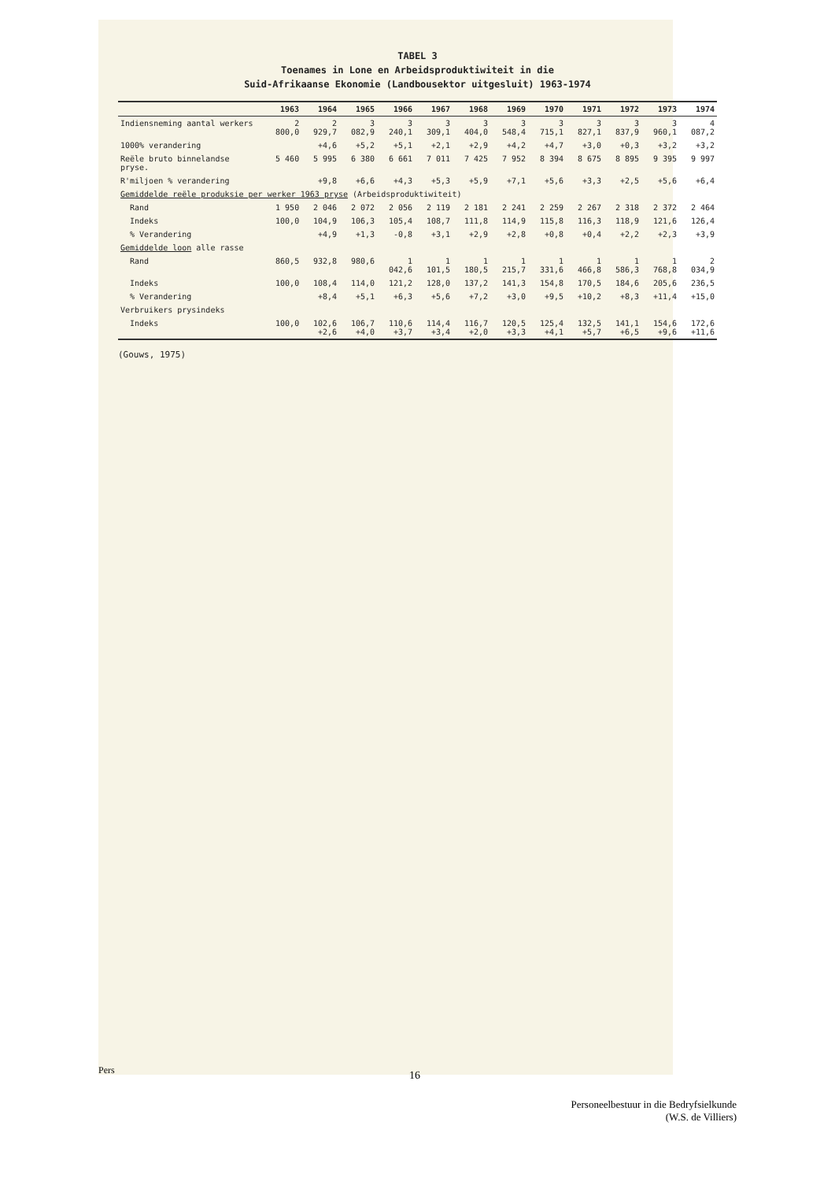TABEL 3
Toenames in Lone en Arbeidsproduktiwiteit in die
Suid-Afrikaanse Ekonomie (Landbousektor uitgesluit) 1963-1974
| | 1963 | 1964 | 1965 | 1966 | 1967 | 1968 | 1969 | 1970 | 1971 | 1972 | 1973 | 1974 |
| --- | --- | --- | --- | --- | --- | --- | --- | --- | --- | --- | --- | --- |
| Indiensneming aantal werkers | 2 800,0 | 2 929,7 | 3 082,9 | 3 240,1 | 3 309,1 | 3 404,0 | 3 548,4 | 3 715,1 | 3 827,1 | 3 837,9 | 3 960,1 | 4 087,2 |
| 1000% verandering | | +4,6 | +5,2 | +5,1 | +2,1 | +2,9 | +4,2 | +4,7 | +3,0 | +0,3 | +3,2 | +3,2 |
| Reële bruto binnelandse pryse. | 5 460 | 5 995 | 6 380 | 6 661 | 7 011 | 7 425 | 7 952 | 8 394 | 8 675 | 8 895 | 9 395 | 9 997 |
| R'miljoen % verandering | | +9,8 | +6,6 | +4,3 | +5,3 | +5,9 | +7,1 | +5,6 | +3,3 | +2,5 | +5,6 | +6,4 |
| Gemiddelde reële produksie per werker 1963 pryse (Arbeidsproduktiwiteit) | | | | | | | | | | | | |
| Rand | 1 950 | 2 046 | 2 072 | 2 056 | 2 119 | 2 181 | 2 241 | 2 259 | 2 267 | 2 318 | 2 372 | 2 464 |
| Indeks | 100,0 | 104,9 | 106,3 | 105,4 | 108,7 | 111,8 | 114,9 | 115,8 | 116,3 | 118,9 | 121,6 | 126,4 |
| % Verandering | | +4,9 | +1,3 | -0,8 | +3,1 | +2,9 | +2,8 | +0,8 | +0,4 | +2,2 | +2,3 | +3,9 |
| Gemiddelde loon alle rasse | | | | | | | | | | | | |
| Rand | 860,5 | 932,8 | 980,6 | 1 042,6 | 1 101,5 | 1 180,5 | 1 215,7 | 1 331,6 | 1 466,8 | 1 586,3 | 1 768,8 | 2 034,9 |
| Indeks | 100,0 | 108,4 | 114,0 | 121,2 | 128,0 | 137,2 | 141,3 | 154,8 | 170,5 | 184,6 | 205,6 | 236,5 |
| % Verandering | | +8,4 | +5,1 | +6,3 | +5,6 | +7,2 | +3,0 | +9,5 | +10,2 | +8,3 | +11,4 | +15,0 |
| Verbruikers prysindeks | | | | | | | | | | | | |
| Indeks | 100,0 | 102,6 +2,6 | 106,7 +4,0 | 110,6 +3,7 | 114,4 +3,4 | 116,7 +2,0 | 120,5 +3,3 | 125,4 +4,1 | 132,5 +5,7 | 141,1 +6,5 | 154,6 +9,6 | 172,6 +11,6 |
(Gouws, 1975)
Pers 16
Personeelbestuur in die Bedryfsielkunde
(W.S. de Villiers)